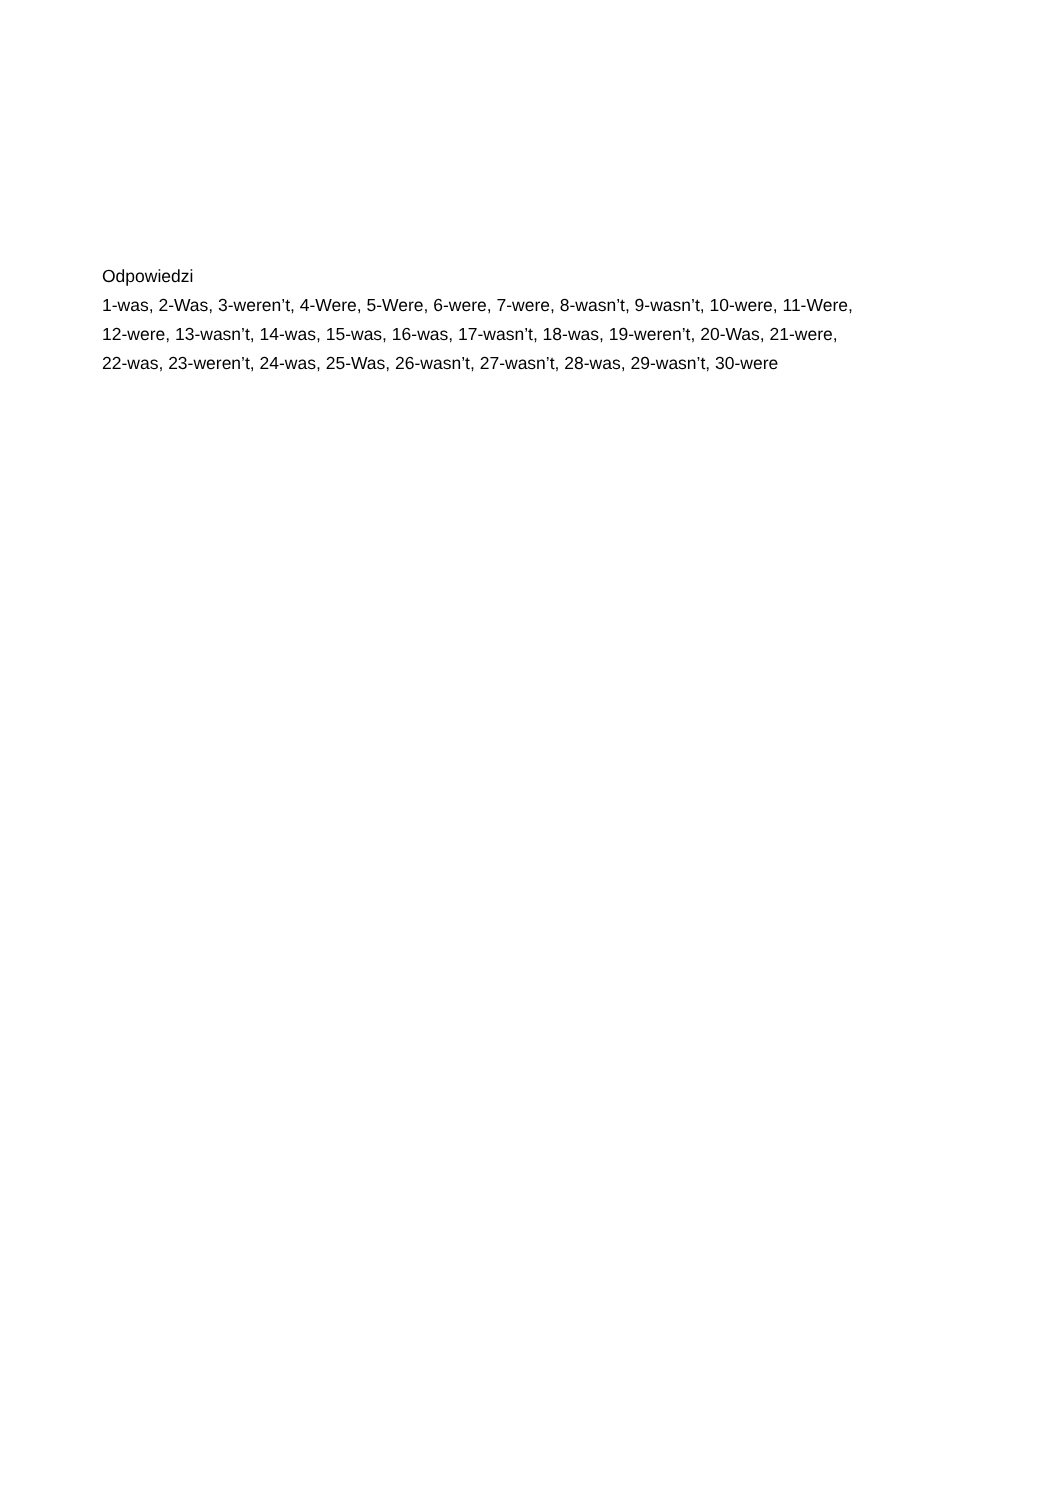Odpowiedzi
1-was, 2-Was, 3-weren’t, 4-Were, 5-Were, 6-were, 7-were, 8-wasn’t, 9-wasn’t, 10-were, 11-Were,
12-were, 13-wasn’t, 14-was, 15-was, 16-was, 17-wasn’t, 18-was, 19-weren’t, 20-Was, 21-were,
22-was, 23-weren’t, 24-was, 25-Was, 26-wasn’t, 27-wasn’t, 28-was, 29-wasn’t, 30-were